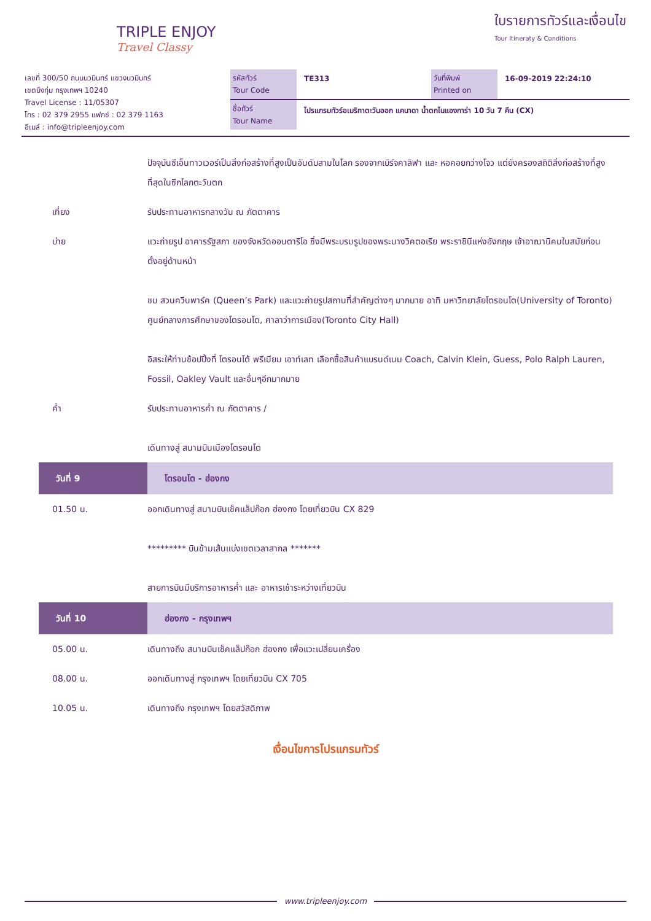TRIPLE ENJOY
Travel Classy
ใบรายการทัวร์และเงื่อนไข
Tour Itineraty & Conditions
เลขที่ 300/50 ถนนนวมินทร์ แขวงนวมินทร์
เขตบึงกุ่ม กรุงเทพฯ 10240
Travel License : 11/05307
โทร : 02 379 2955 แฟกซ์ : 02 379 1163
อีเมล์ : info@tripleenjoy.com
รหัสทัวร์
Tour Code
TE313
วันที่พิมพ์
Printed on
16-09-2019 22:24:10
ชื่อทัวร์
Tour Name
โปรแกรมทัวร์อเมริกาตะวันออก แคนาดา น้ำตกไนแองการ่า 10 วัน 7 คืน (CX)
| | ปัจจุบันซีเอ็นทาวเวอร์เป็นสิ่งก่อสร้างที่สูงเป็นอันดับสามในโลก รองจากเบิร์จคาลิฟา และ หอคอยกว่างโจว แต่ยังครองสถิติสิ่งก่อสร้างที่สูงที่สุดในซีกโลกตะวันตก |
| เที่ยง | รับประทานอาหารกลางวัน ณ ภัตตาคาร |
| บ่าย | แวะถ่ายรูป อาคารรัฐสภา ของจังหวัดออนตาริโอ ซึ่งมีพระบรมรูปของพระนางวิคตอเรีย พระราชินีแห่งอังกฤษ เจ้าอาณานิคมในสมัยก่อน ตั้งอยู่ด้านหน้า ชม สวนควีนพาร์ค (Queen’s Park) และแวะถ่ายรูปสถานที่สำคัญต่างๆ มากมาย อาทิ มหาวิทยาลัยโตรอนโต(University of Toronto) ศูนย์กลางการศึกษาของโตรอนโต, ศาลาว่าการเมือง(Toronto City Hall) อิสระให้ท่านช้อปปิ้งที่ โตรอนโต้ พรีเมียม เอาท์เลท เลือกซื้อสินค้าแบรนด์เนม Coach, Calvin Klein, Guess, Polo Ralph Lauren, Fossil, Oakley Vault และอื่นๆอีกมากมาย |
| ค่ำ | รับประทานอาหารค่ำ ณ ภัตตาคาร / เดินทางสู่ สนามบินเมืองโตรอนโต |
| วันที่ 9 | โตรอนโต - ฮ่องกง |
| 01.50 น. | ออกเดินทางสู่ สนามบินเช็คแล็ปก๊อก ฮ่องกง โดยเที่ยวบิน CX 829 ********* บินข้ามเส้นแบ่งเขตเวลาสากล ******* สายการบินมีบริการอาหารค่ำ และ อาหารเช้าระหว่างเที่ยวบิน |
| วันที่ 10 | ฮ่องกง - กรุงเทพฯ |
| 05.00 น. | เดินทางถึง สนามบินเช็คแล็ปก๊อก ฮ่องกง เพื่อแวะเปลี่ยนเครื่อง |
| 08.00 น. | ออกเดินทางสู่ กรุงเทพฯ โดยเที่ยวบิน CX 705 |
| 10.05 น. | เดินทางถึง กรุงเทพฯ โดยสวัสดิภาพ |
เงื่อนไขการโปรแกรมทัวร์
www.tripleenjoy.com